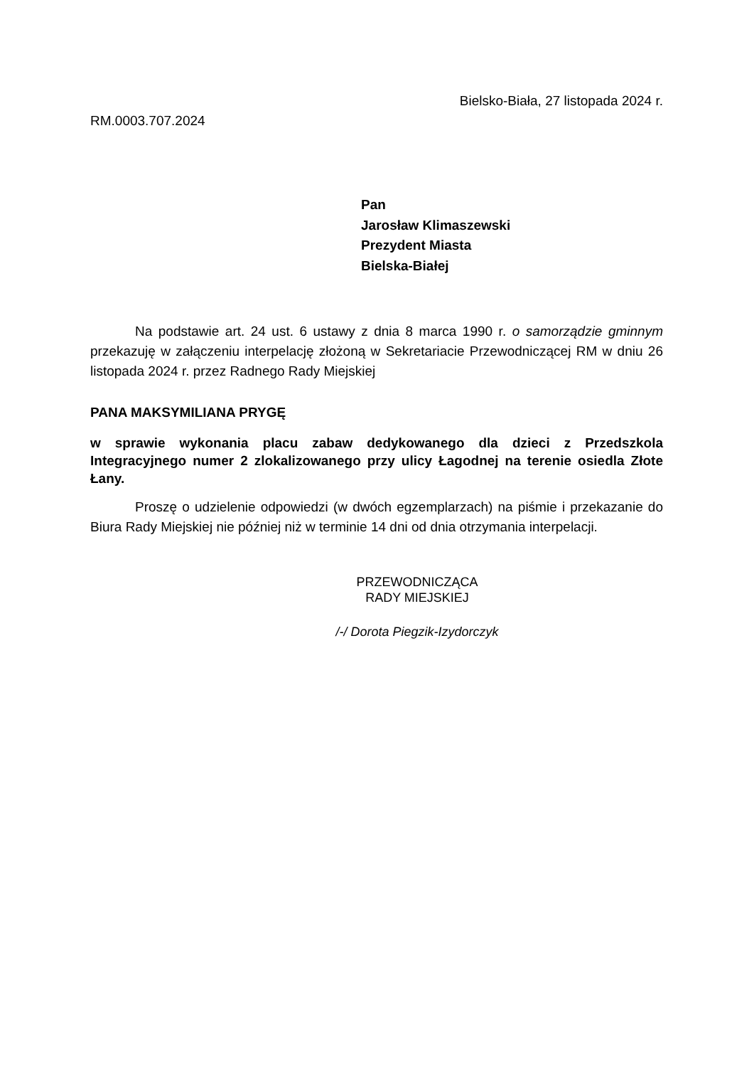Bielsko-Biała, 27 listopada 2024 r.
RM.0003.707.2024
Pan
Jarosław Klimaszewski
Prezydent Miasta
Bielska-Białej
Na podstawie art. 24 ust. 6 ustawy z dnia 8 marca 1990 r. o samorządzie gminnym przekazuję w załączeniu interpelację złożoną w Sekretariacie Przewodniczącej RM w dniu 26 listopada 2024 r. przez Radnego Rady Miejskiej
PANA MAKSYMILIANA PRYGĘ
w sprawie wykonania placu zabaw dedykowanego dla dzieci z Przedszkola Integracyjnego numer 2 zlokalizowanego przy ulicy Łagodnej na terenie osiedla Złote Łany.
Proszę o udzielenie odpowiedzi (w dwóch egzemplarzach) na piśmie i przekazanie do Biura Rady Miejskiej nie później niż w terminie 14 dni od dnia otrzymania interpelacji.
PRZEWODNICZĄCA
RADY MIEJSKIEJ
/-/ Dorota Piegzik-Izydorczyk